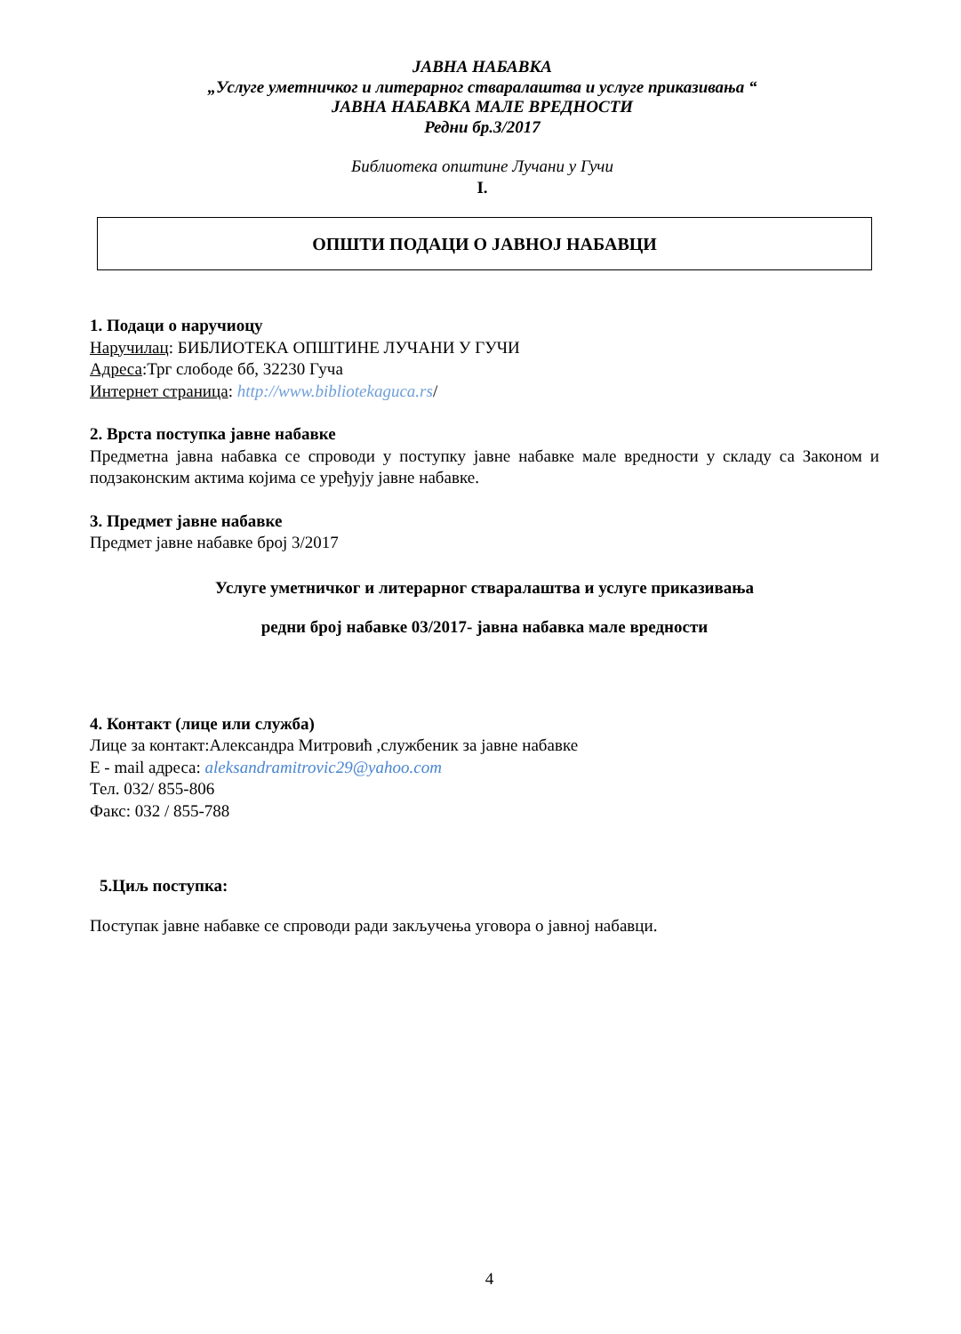ЈАВНА НАБАВКА
„Услуге уметничког и литерарног стваралаштва и услуге приказивања “
ЈАВНА НАБАВКА МАЛЕ ВРЕДНОСТИ
Редни бр.3/2017
Библиотека општине Лучани у Гучи
I.
ОПШТИ ПОДАЦИ О ЈАВНОЈ НАБАВЦИ
1. Подаци о наручиоцу
Наручилац: БИБЛИОТЕКА ОПШТИНЕ ЛУЧАНИ У ГУЧИ
Адреса:Трг слободе бб, 32230 Гуча
Интернет страница: http://www.bibliotekaguca.rs/
2. Врста поступка јавне набавке
Предметна јавна набавка се спроводи у поступку јавне набавке мале вредности у складу са Законом и подзаконским актима којима се уређују јавне набавке.
3. Предмет јавне набавке
Предмет јавне набавке број 3/2017
Услуге уметничког и литерарног стваралаштва и услуге приказивања
редни број набавке 03/2017- јавна набавка мале вредности
4. Контакт (лице или служба)
Лице за контакт:Александра Митровић ,службеник за јавне набавке
Е - mail адреса: aleksandramitrovic29@yahoo.com
Тел. 032/ 855-806
Факс: 032 / 855-788
5.Циљ поступка:
Поступак јавне набавке се спроводи ради закључења уговора о јавној набавци.
4